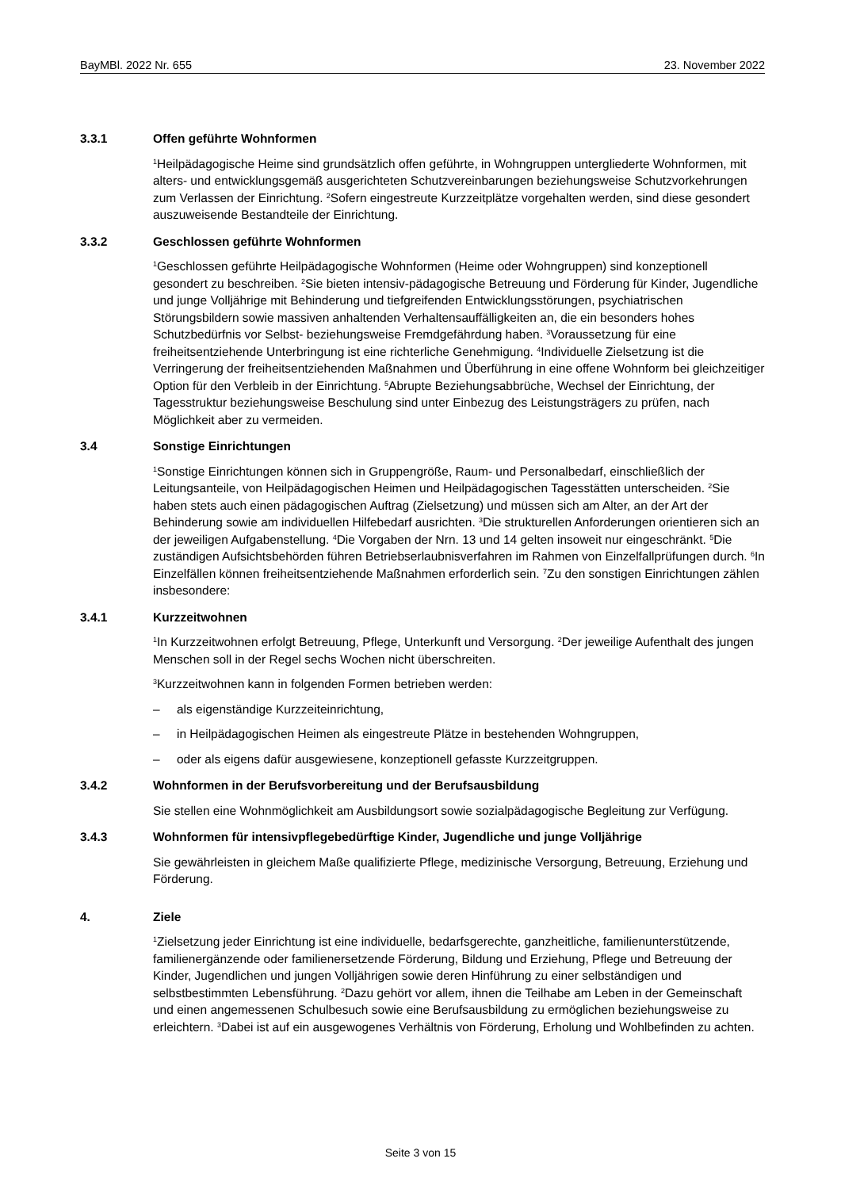BayMBl. 2022 Nr. 655 23. November 2022
3.3.1 Offen geführte Wohnformen
<sup>1</sup> Heilpädagogische Heime sind grundsätzlich offen geführte, in Wohngruppen untergliederte Wohnformen, mit alters- und entwicklungsgemäß ausgerichteten Schutzvereinbarungen beziehungsweise Schutzvorkehrungen zum Verlassen der Einrichtung. <sup>2</sup>Sofern eingestreute Kurzzeitplätze vorgehalten werden, sind diese gesondert auszuweisende Bestandteile der Einrichtung.
3.3.2 Geschlossen geführte Wohnformen
<sup>1</sup> Geschlossen geführte Heilpädagogische Wohnformen (Heime oder Wohngruppen) sind konzeptionell gesondert zu beschreiben. <sup>2</sup>Sie bieten intensiv-pädagogische Betreuung und Förderung für Kinder, Jugendliche und junge Volljährige mit Behinderung und tiefgreifenden Entwicklungsstörungen, psychiatrischen Störungsbildern sowie massiven anhaltenden Verhaltensauffälligkeiten an, die ein besonders hohes Schutzbedürfnis vor Selbst- beziehungsweise Fremdgefährdung haben. <sup>3</sup>Voraussetzung für eine freiheitsentziehende Unterbringung ist eine richterliche Genehmigung. <sup>4</sup>Individuelle Zielsetzung ist die Verringerung der freiheitsentziehenden Maßnahmen und Überführung in eine offene Wohnform bei gleichzeitiger Option für den Verbleib in der Einrichtung. <sup>5</sup>Abrupte Beziehungsabbrüche, Wechsel der Einrichtung, der Tagesstruktur beziehungsweise Beschulung sind unter Einbezug des Leistungsträgers zu prüfen, nach Möglichkeit aber zu vermeiden.
3.4 Sonstige Einrichtungen
<sup>1</sup> Sonstige Einrichtungen können sich in Gruppengröße, Raum- und Personalbedarf, einschließlich der Leitungsanteile, von Heilpädagogischen Heimen und Heilpädagogischen Tagesstätten unterscheiden. <sup>2</sup>Sie haben stets auch einen pädagogischen Auftrag (Zielsetzung) und müssen sich am Alter, an der Art der Behinderung sowie am individuellen Hilfebedarf ausrichten. <sup>3</sup>Die strukturellen Anforderungen orientieren sich an der jeweiligen Aufgabenstellung. <sup>4</sup>Die Vorgaben der Nrn. 13 und 14 gelten insoweit nur eingeschränkt. <sup>5</sup>Die zuständigen Aufsichtsbehörden führen Betriebserlaubnisverfahren im Rahmen von Einzelfallprüfungen durch. <sup>6</sup>In Einzelfällen können freiheitsentziehende Maßnahmen erforderlich sein. <sup>7</sup>Zu den sonstigen Einrichtungen zählen insbesondere:
3.4.1 Kurzzeitwohnen
<sup>1</sup> In Kurzzeitwohnen erfolgt Betreuung, Pflege, Unterkunft und Versorgung. <sup>2</sup>Der jeweilige Aufenthalt des jungen Menschen soll in der Regel sechs Wochen nicht überschreiten.
<sup>3</sup> Kurzzeitwohnen kann in folgenden Formen betrieben werden:
– als eigenständige Kurzzeiteinrichtung,
– in Heilpädagogischen Heimen als eingestreute Plätze in bestehenden Wohngruppen,
– oder als eigens dafür ausgewiesene, konzeptionell gefasste Kurzzeitgruppen.
3.4.2 Wohnformen in der Berufsvorbereitung und der Berufsausbildung
Sie stellen eine Wohnmöglichkeit am Ausbildungsort sowie sozialpädagogische Begleitung zur Verfügung.
3.4.3 Wohnformen für intensivpflegebedürftige Kinder, Jugendliche und junge Volljährige
Sie gewährleisten in gleichem Maße qualifizierte Pflege, medizinische Versorgung, Betreuung, Erziehung und Förderung.
4. Ziele
<sup>1</sup> Zielsetzung jeder Einrichtung ist eine individuelle, bedarfsgerechte, ganzheitliche, familienunterstützende, familienergänzende oder familienersetzende Förderung, Bildung und Erziehung, Pflege und Betreuung der Kinder, Jugendlichen und jungen Volljährigen sowie deren Hinführung zu einer selbständigen und selbstbestimmten Lebensführung. <sup>2</sup>Dazu gehört vor allem, ihnen die Teilhabe am Leben in der Gemeinschaft und einen angemessenen Schulbesuch sowie eine Berufsausbildung zu ermöglichen beziehungsweise zu erleichtern. <sup>3</sup>Dabei ist auf ein ausgewogenes Verhältnis von Förderung, Erholung und Wohlbefinden zu achten.
Seite 3 von 15